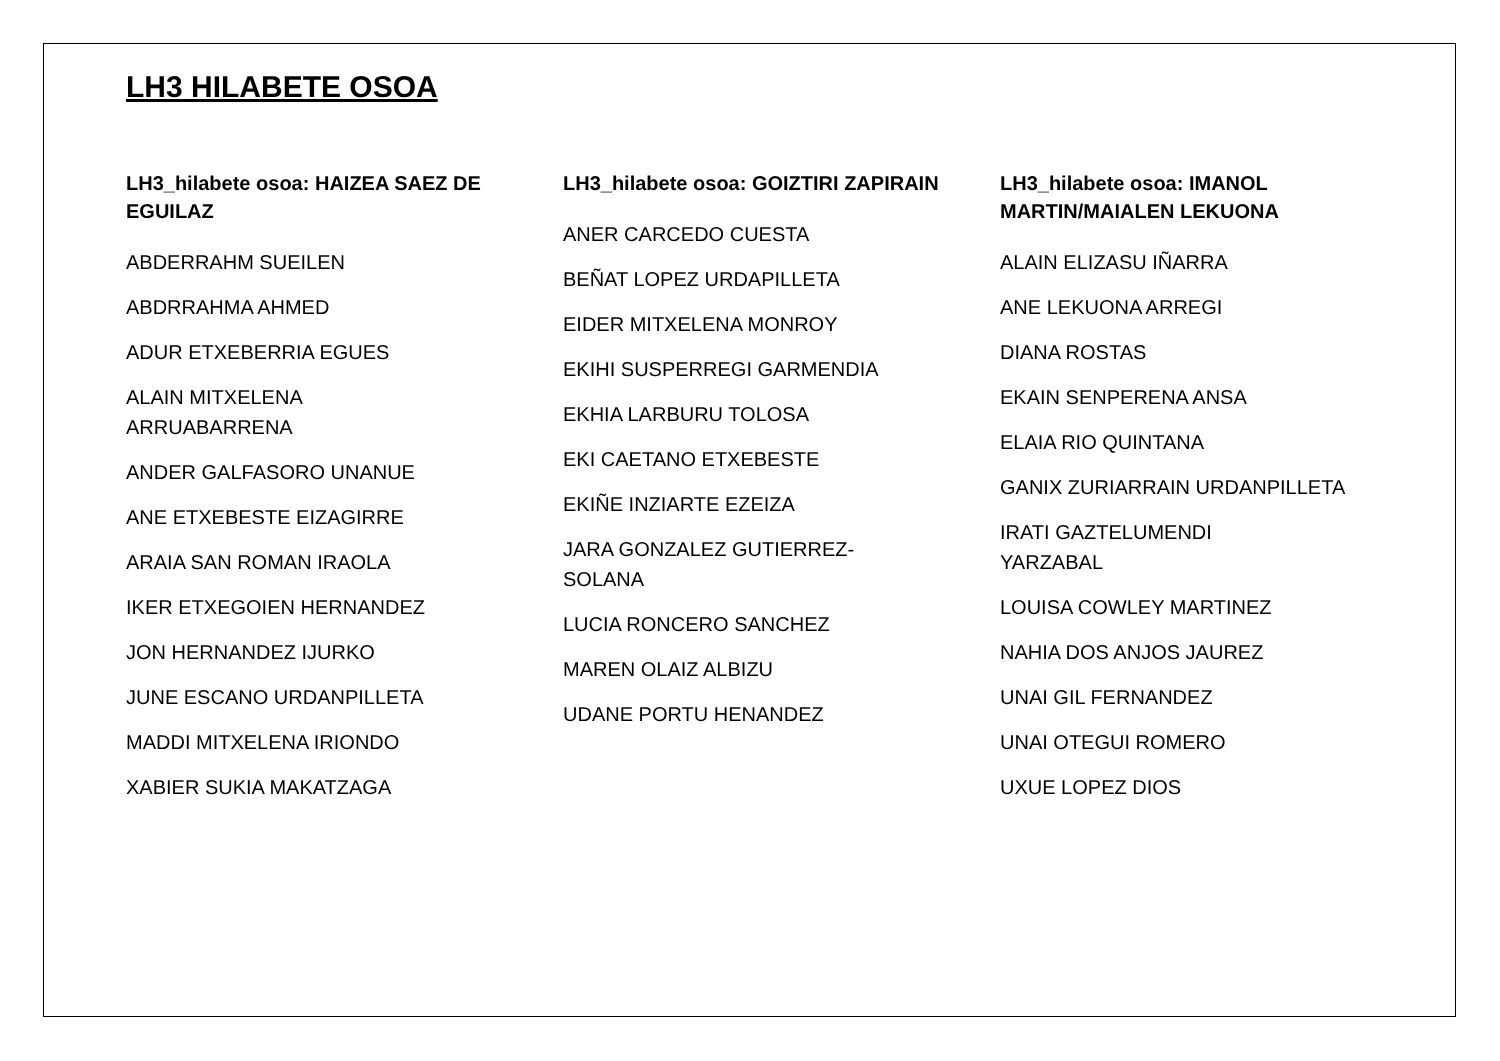LH3 HILABETE OSOA
LH3_hilabete osoa: HAIZEA SAEZ DE EGUILAZ
ABDERRAHM SUEILEN
ABDRRAHMA AHMED
ADUR ETXEBERRIA EGUES
ALAIN MITXELENA ARRUABARRENA
ANDER GALFASORO UNANUE
ANE ETXEBESTE EIZAGIRRE
ARAIA SAN ROMAN IRAOLA
IKER ETXEGOIEN HERNANDEZ
JON HERNANDEZ IJURKO
JUNE ESCANO URDANPILLETA
MADDI MITXELENA IRIONDO
XABIER SUKIA MAKATZAGA
LH3_hilabete osoa: GOIZTIRI ZAPIRAIN
ANER CARCEDO CUESTA
BEÑAT LOPEZ URDAPILLETA
EIDER MITXELENA MONROY
EKIHI SUSPERREGI GARMENDIA
EKHIA LARBURU TOLOSA
EKI CAETANO ETXEBESTE
EKIÑE INZIARTE EZEIZA
JARA GONZALEZ GUTIERREZ-SOLANA
LUCIA RONCERO SANCHEZ
MAREN OLAIZ ALBIZU
UDANE PORTU HENANDEZ
LH3_hilabete osoa: IMANOL MARTIN/MAIALEN LEKUONA
ALAIN ELIZASU IÑARRA
ANE LEKUONA ARREGI
DIANA ROSTAS
EKAIN SENPERENA ANSA
ELAIA RIO QUINTANA
GANIX ZURIARRAIN URDANPILLETA
IRATI GAZTELUMENDI YARZABAL
LOUISA COWLEY MARTINEZ
NAHIA DOS ANJOS JAUREZ
UNAI GIL FERNANDEZ
UNAI OTEGUI ROMERO
UXUE LOPEZ DIOS